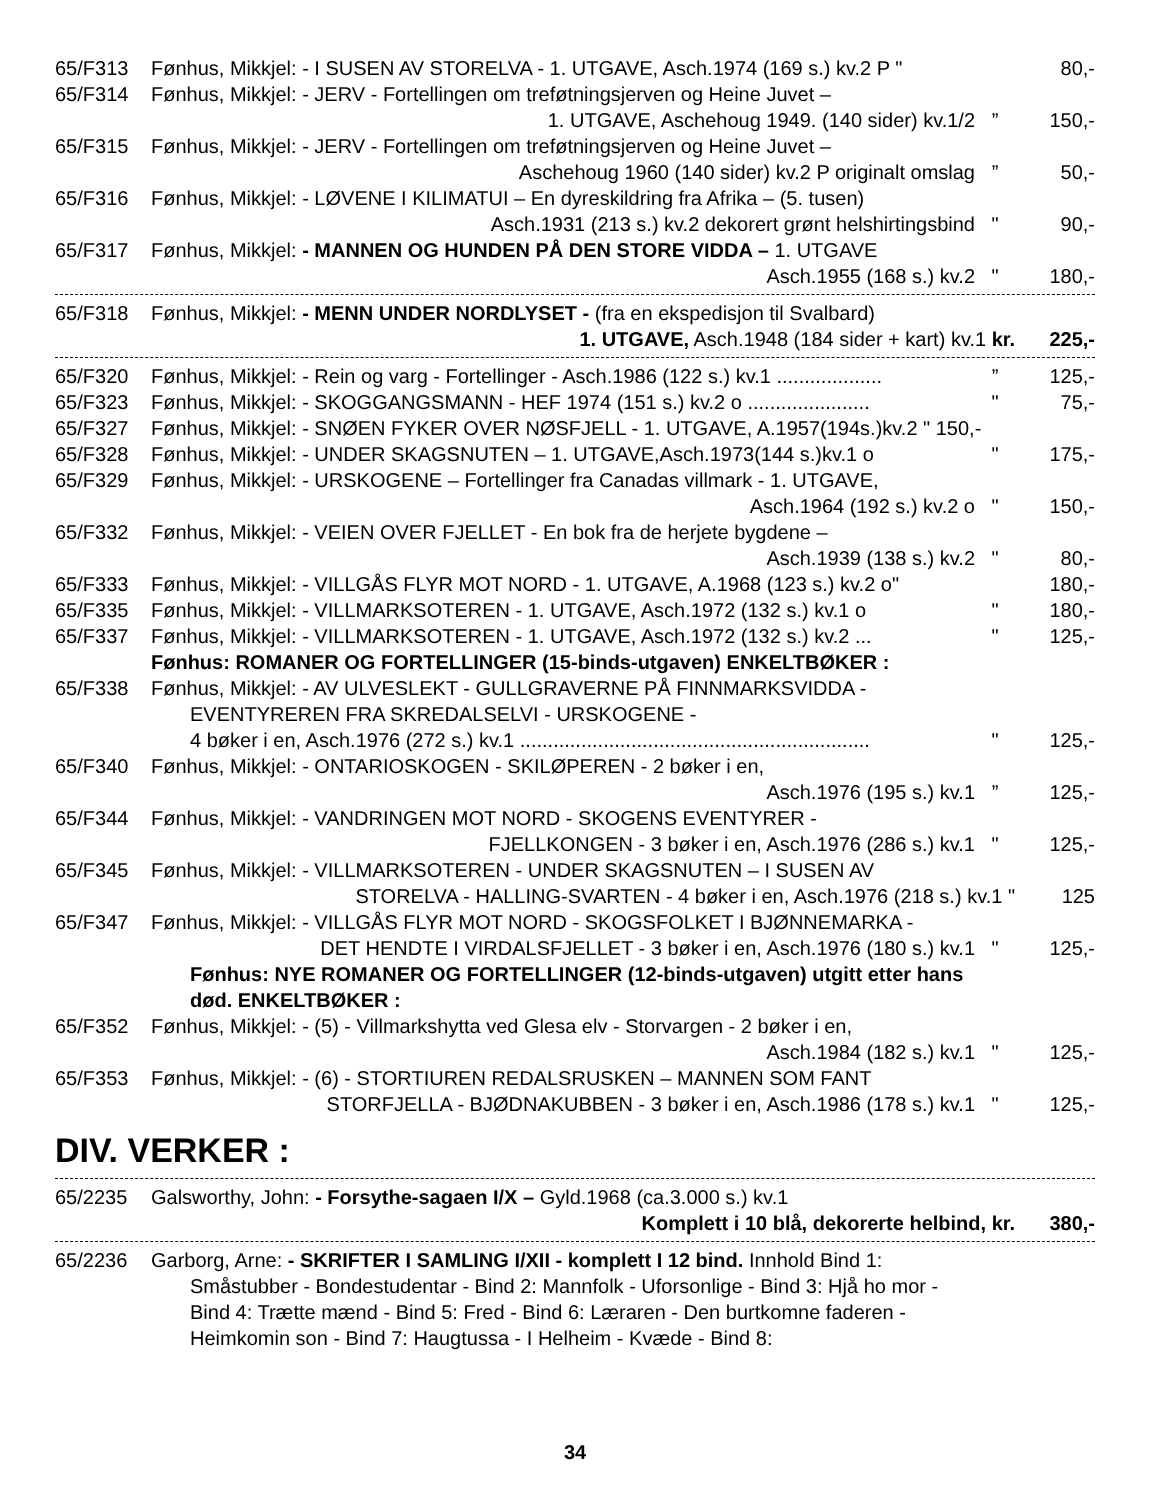65/F313 Fønhus, Mikkjel: - I SUSEN AV STORELVA - 1. UTGAVE, Asch.1974 (169 s.) kv.2 P " 80,-
65/F314 Fønhus, Mikkjel: - JERV - Fortellingen om treføtningsjerven og Heine Juvet –
1. UTGAVE, Aschehoug 1949. (140 sider) kv.1/2” 150,-
65/F315 Fønhus, Mikkjel: - JERV - Fortellingen om treføtningsjerven og Heine Juvet –
Aschehoug 1960 (140 sider) kv.2 P originalt omslag” 50,-
65/F316 Fønhus, Mikkjel: - LØVENE I KILIMATUI – En dyreskildring fra Afrika – (5. tusen)
Asch.1931 (213 s.) kv.2 dekorert grønt helshirtingsbind " 90,-
65/F317 Fønhus, Mikkjel: - MANNEN OG HUNDEN PÅ DEN STORE VIDDA – 1. UTGAVE
Asch.1955 (168 s.) kv.2 " 180,-
65/F318 Fønhus, Mikkjel: - MENN UNDER NORDLYSET - (fra en ekspedisjon til Svalbard)
1. UTGAVE, Asch.1948 (184 sider + kart) kv.1 kr. 225,-
65/F320 Fønhus, Mikkjel: - Rein og varg - Fortellinger - Asch.1986 (122 s.) kv.1 ...................” 125,-
65/F323 Fønhus, Mikkjel: - SKOGGANGSMANN - HEF 1974 (151 s.) kv.2 o ...................... " 75,-
65/F327 Fønhus, Mikkjel: - SNØEN FYKER OVER NØSFJELL - 1. UTGAVE, A.1957(194s.)kv.2 " 150,-
65/F328 Fønhus, Mikkjel: - UNDER SKAGSNUTEN – 1. UTGAVE,Asch.1973(144 s.)kv.1 o " 175,-
65/F329 Fønhus, Mikkjel: - URSKOGENE – Fortellinger fra Canadas villmark - 1. UTGAVE,
Asch.1964 (192 s.) kv.2 o " 150,-
65/F332 Fønhus, Mikkjel: - VEIEN OVER FJELLET - En bok fra de herjete bygdene –
Asch.1939 (138 s.) kv.2 " 80,-
65/F333 Fønhus, Mikkjel: - VILLGÅS FLYR MOT NORD - 1. UTGAVE, A.1968 (123 s.) kv.2 o" 180,-
65/F335 Fønhus, Mikkjel: - VILLMARKSOTEREN - 1. UTGAVE, Asch.1972 (132 s.) kv.1 o " 180,-
65/F337 Fønhus, Mikkjel: - VILLMARKSOTEREN - 1. UTGAVE, Asch.1972 (132 s.) kv.2 ... " 125,-
Fønhus: ROMANER OG FORTELLINGER (15-binds-utgaven) ENKELTBØKER :
65/F338 Fønhus, Mikkjel: - AV ULVESLEKT - GULLGRAVERNE PÅ FINNMARKSVIDDA -
EVENTYREREN FRA SKREDALSELVI - URSKOGENE -
4 bøker i en, Asch.1976 (272 s.) kv.1 ............................................................... " 125,-
65/F340 Fønhus, Mikkjel: - ONTARIOSKOGEN - SKILØPEREN - 2 bøker i en,
Asch.1976 (195 s.) kv.1” 125,-
65/F344 Fønhus, Mikkjel: - VANDRINGEN MOT NORD - SKOGENS EVENTYRER -
FJELLKONGEN - 3 bøker i en, Asch.1976 (286 s.) kv.1 " 125,-
65/F345 Fønhus, Mikkjel: - VILLMARKSOTEREN - UNDER SKAGSNUTEN – I SUSEN AV
STORELVA - HALLING-SVARTEN - 4 bøker i en, Asch.1976 (218 s.) kv.1 " 125
65/F347 Fønhus, Mikkjel: - VILLGÅS FLYR MOT NORD - SKOGSFOLKET I BJØNNEMARKA -
DET HENDTE I VIRDALSFJELLET - 3 bøker i en, Asch.1976 (180 s.) kv.1 " 125,-
Fønhus: NYE ROMANER OG FORTELLINGER (12-binds-utgaven) utgitt etter hans død. ENKELTBØKER :
65/F352 Fønhus, Mikkjel: - (5) - Villmarkshytta ved Glesa elv - Storvargen - 2 bøker i en,
Asch.1984 (182 s.) kv.1 " 125,-
65/F353 Fønhus, Mikkjel: - (6) - STORTIUREN REDALSRUSKEN – MANNEN SOM FANT
STORFJELLA - BJØDNAKUBBEN - 3 bøker i en, Asch.1986 (178 s.) kv.1 " 125,-
DIV. VERKER :
65/2235 Galsworthy, John: - Forsythe-sagaen I/X – Gyld.1968 (ca.3.000 s.) kv.1
Komplett i 10 blå, dekorerte helbind, kr. 380,-
65/2236 Garborg, Arne: - SKRIFTER I SAMLING I/XII - komplett I 12 bind. Innhold Bind 1:
Småstubber - Bondestudentar - Bind 2: Mannfolk - Uforsonlige - Bind 3: Hjå ho mor - Bind 4: Trætte mænd - Bind 5: Fred - Bind 6: Læraren - Den burtkomne faderen - Heimkomin son - Bind 7: Haugtussa - I Helheim - Kvæde - Bind 8:
34